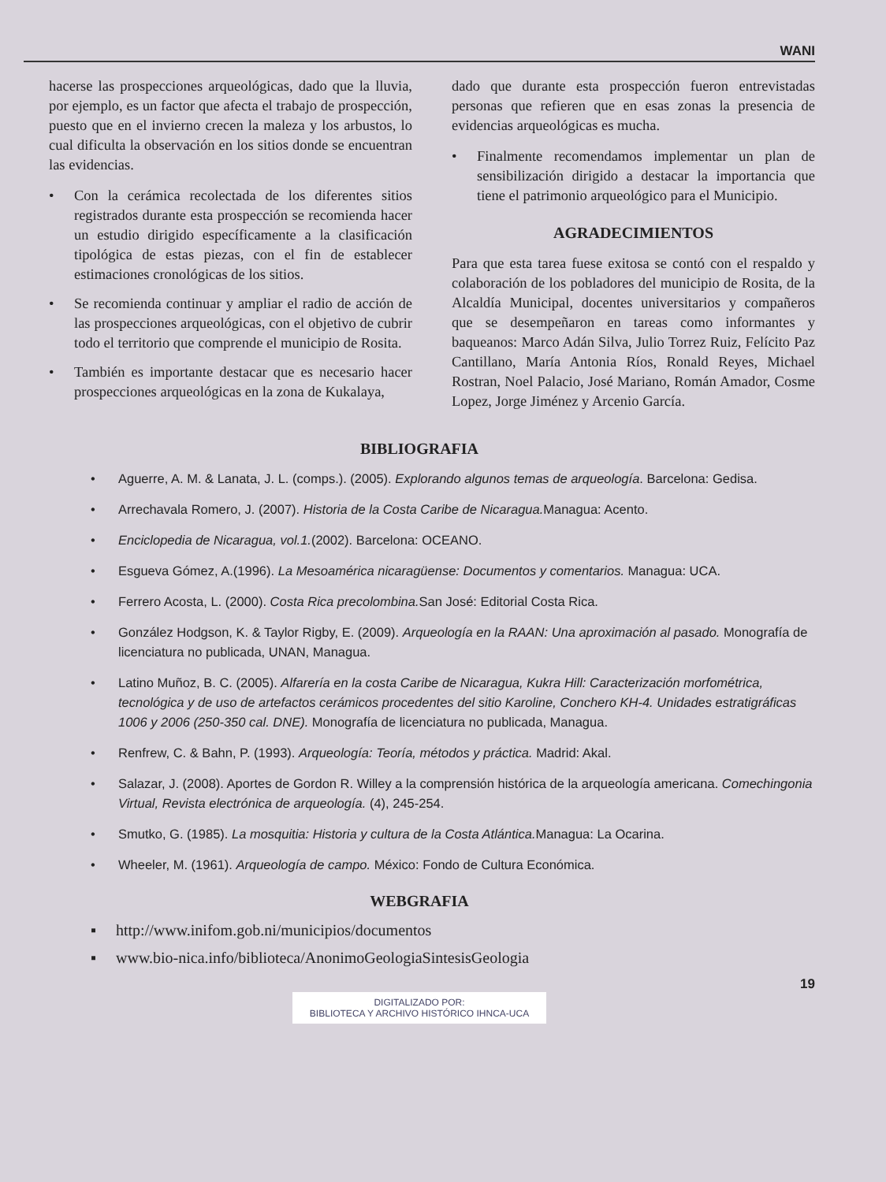WANI
hacerse las prospecciones arqueológicas, dado que la lluvia, por ejemplo, es un factor que afecta el trabajo de prospección, puesto que en el invierno crecen la maleza y los arbustos, lo cual dificulta la observación en los sitios donde se encuentran las evidencias.
• Con la cerámica recolectada de los diferentes sitios registrados durante esta prospección se recomienda hacer un estudio dirigido específicamente a la clasificación tipológica de estas piezas, con el fin de establecer estimaciones cronológicas de los sitios.
• Se recomienda continuar y ampliar el radio de acción de las prospecciones arqueológicas, con el objetivo de cubrir todo el territorio que comprende el municipio de Rosita.
• También es importante destacar que es necesario hacer prospecciones arqueológicas en la zona de Kukalaya,
dado que durante esta prospección fueron entrevistadas personas que refieren que en esas zonas la presencia de evidencias arqueológicas es mucha.
• Finalmente recomendamos implementar un plan de sensibilización dirigido a destacar la importancia que tiene el patrimonio arqueológico para el Municipio.
AGRADECIMIENTOS
Para que esta tarea fuese exitosa se contó con el respaldo y colaboración de los pobladores del municipio de Rosita, de la Alcaldía Municipal, docentes universitarios y compañeros que se desempeñaron en tareas como informantes y baqueanos: Marco Adán Silva, Julio Torrez Ruiz, Felícito Paz Cantillano, María Antonia Ríos, Ronald Reyes, Michael Rostran, Noel Palacio, José Mariano, Román Amador, Cosme Lopez, Jorge Jiménez y Arcenio García.
BIBLIOGRAFIA
• Aguerre, A. M. & Lanata, J. L. (comps.). (2005). Explorando algunos temas de arqueología. Barcelona: Gedisa.
• Arrechavala Romero, J. (2007). Historia de la Costa Caribe de Nicaragua. Managua: Acento.
• Enciclopedia de Nicaragua, vol.1.(2002). Barcelona: OCEANO.
• Esgueva Gómez, A.(1996). La Mesoamérica nicaragüense: Documentos y comentarios. Managua: UCA.
• Ferrero Acosta, L. (2000). Costa Rica precolombina. San José: Editorial Costa Rica.
• González Hodgson, K. & Taylor Rigby, E. (2009). Arqueología en la RAAN: Una aproximación al pasado. Monografía de licenciatura no publicada, UNAN, Managua.
• Latino Muñoz, B. C. (2005). Alfarería en la costa Caribe de Nicaragua, Kukra Hill: Caracterización morfométrica, tecnológica y de uso de artefactos cerámicos procedentes del sitio Karoline, Conchero KH-4. Unidades estratigráficas 1006 y 2006 (250-350 cal. DNE). Monografía de licenciatura no publicada, Managua.
• Renfrew, C. & Bahn, P. (1993). Arqueología: Teoría, métodos y práctica. Madrid: Akal.
• Salazar, J. (2008). Aportes de Gordon R. Willey a la comprensión histórica de la arqueología americana. Comechingonia Virtual, Revista electrónica de arqueología. (4), 245-254.
• Smutko, G. (1985). La mosquitia: Historia y cultura de la Costa Atlántica. Managua: La Ocarina.
• Wheeler, M. (1961). Arqueología de campo. México: Fondo de Cultura Económica.
WEBGRAFIA
▪ http://www.inifom.gob.ni/municipios/documentos
▪ www.bio-nica.info/biblioteca/AnonimoGeologiaSintesisGeologia
19
DIGITALIZADO POR:
BIBLIOTECA Y ARCHIVO HISTÓRICO IHNCA-UCA